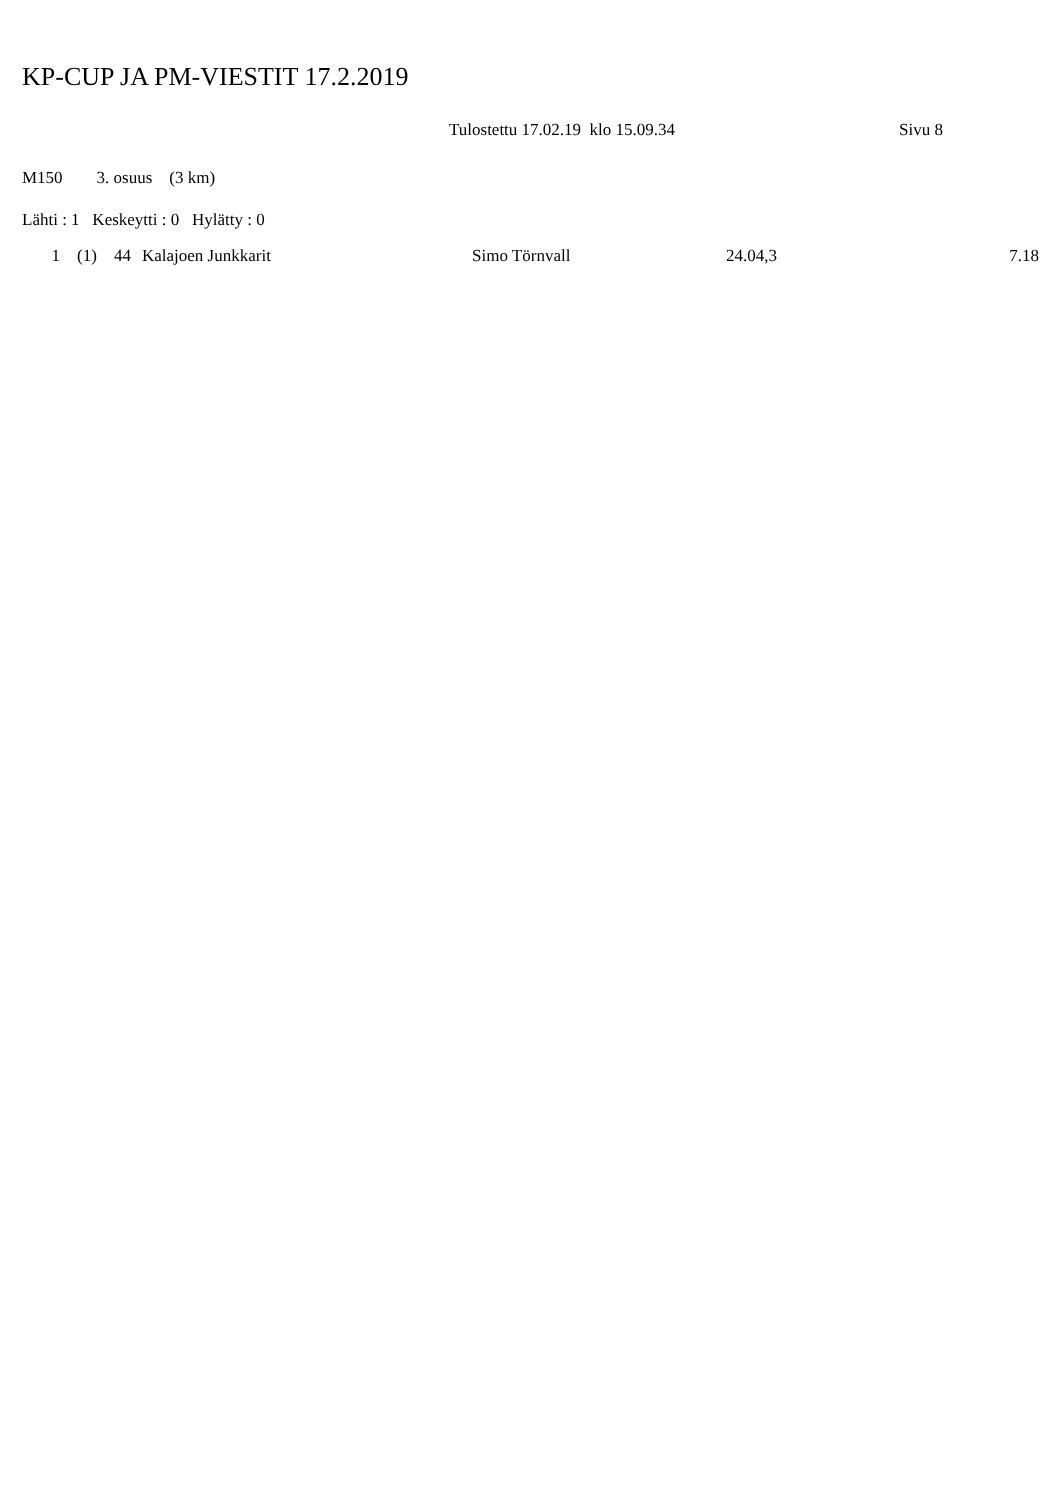KP-CUP JA PM-VIESTIT 17.2.2019
Tulostettu 17.02.19 klo 15.09.34 Sivu 8
M150 3. osuus (3 km)
Lähti : 1 Keskeytti : 0 Hylätty : 0
| 1 | (1) | 44 | Kalajoen Junkkarit | Simo Törnvall | 24.04,3 | 7.18 |